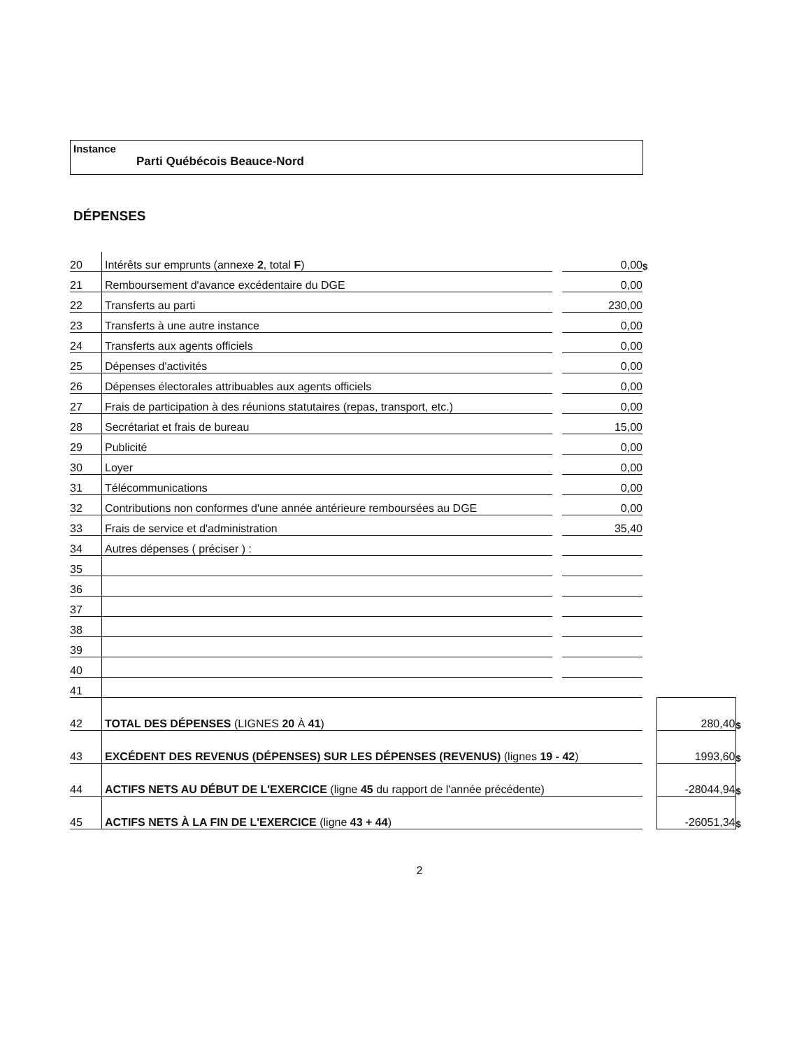Instance
Parti Québécois Beauce-Nord
DÉPENSES
| 20 | Intérêts sur emprunts (annexe 2 , total F ) | | 0,00 | $ | | |
| 21 | Remboursement d'avance excédentaire du DGE | | 0,00 | | | |
| 22 | Transferts au parti | | 230,00 | | | |
| 23 | Transferts à une autre instance | | 0,00 | | | |
| 24 | Transferts aux agents officiels | | 0,00 | | | |
| 25 | Dépenses d'activités | | 0,00 | | | |
| 26 | Dépenses électorales attribuables aux agents officiels | | 0,00 | | | |
| 27 | Frais de participation à des réunions statutaires (repas, transport, etc.) | | 0,00 | | | |
| 28 | Secrétariat et frais de bureau | | 15,00 | | | |
| 29 | Publicité | | 0,00 | | | |
| 30 | Loyer | | 0,00 | | | |
| 31 | Télécommunications | | 0,00 | | | |
| 32 | Contributions non conformes d'une année antérieure remboursées au DGE | | 0,00 | | | |
| 33 | Frais de service et d'administration | | 35,40 | | | |
| 34 | Autres dépenses ( préciser ) : | | | | | |
| 35 | | | | | | |
| 36 | | | | | | |
| 37 | | | | | | |
| 38 | | | | | | |
| 39 | | | | | | |
| 40 | | | | | | |
| 41 | | | | | | |
| 42 | TOTAL DES DÉPENSES (LIGNES 20 À 41 ) | | | | 280,40 | $ |
| 43 | EXCÉDENT DES REVENUS (DÉPENSES) SUR LES DÉPENSES (REVENUS) (lignes 19 - 42 ) | | | | 1993,60 | $ |
| 44 | ACTIFS NETS AU DÉBUT DE L'EXERCICE (ligne 45 du rapport de l'année précédente) | | | | -28044,94 | $ |
| 45 | ACTIFS NETS À LA FIN DE L'EXERCICE (ligne 43 + 44 ) | | | | -26051,34 | $ |
2